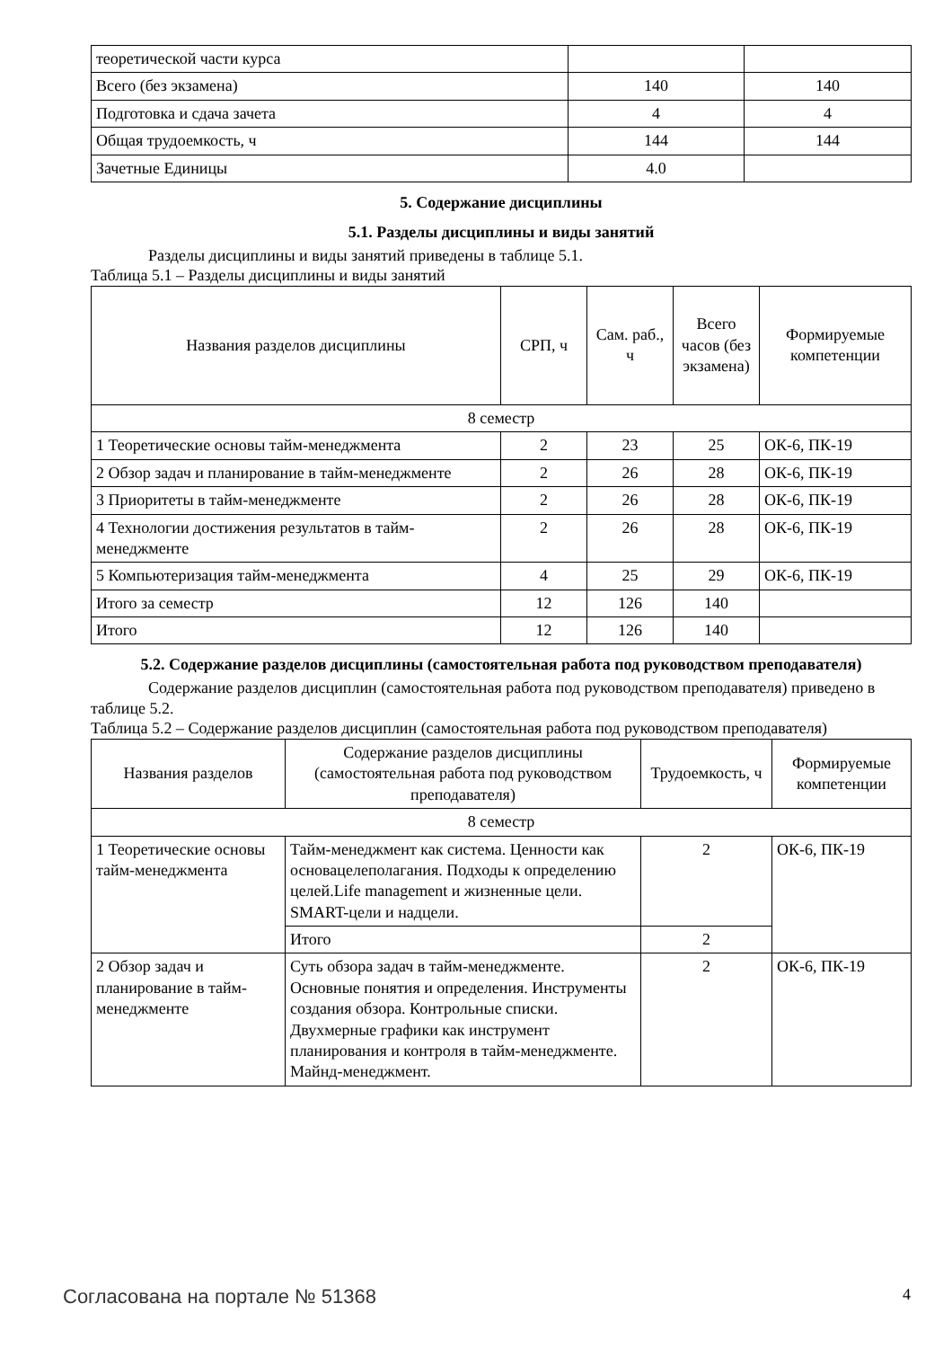| теоретической части курса | | |
| Всего (без экзамена) | 140 | 140 |
| Подготовка и сдача зачета | 4 | 4 |
| Общая трудоемкость, ч | 144 | 144 |
| Зачетные Единицы | 4.0 | |
5. Содержание дисциплины
5.1. Разделы дисциплины и виды занятий
Разделы дисциплины и виды занятий приведены в таблице 5.1.
Таблица 5.1 – Разделы дисциплины и виды занятий
| Названия разделов дисциплины | СРП, ч | Сам. раб., ч | Всего часов (без экзамена) | Формируемые компетенции |
| --- | --- | --- | --- | --- |
| 8 семестр | | | | |
| 1 Теоретические основы тайм-менеджмента | 2 | 23 | 25 | ОК-6, ПК-19 |
| 2 Обзор задач и планирование в тайм-менеджменте | 2 | 26 | 28 | ОК-6, ПК-19 |
| 3 Приоритеты в тайм-менеджменте | 2 | 26 | 28 | ОК-6, ПК-19 |
| 4 Технологии достижения результатов в тайм-менеджменте | 2 | 26 | 28 | ОК-6, ПК-19 |
| 5 Компьютеризация тайм-менеджмента | 4 | 25 | 29 | ОК-6, ПК-19 |
| Итого за семестр | 12 | 126 | 140 | |
| Итого | 12 | 126 | 140 | |
5.2. Содержание разделов дисциплины (самостоятельная работа под руководством преподавателя)
Содержание разделов дисциплин (самостоятельная работа под руководством преподавателя) приведено в таблице 5.2.
Таблица 5.2 – Содержание разделов дисциплин (самостоятельная работа под руководством преподавателя)
| Названия разделов | Содержание разделов дисциплины (самостоятельная работа под руководством преподавателя) | Трудоемкость, ч | Формируемые компетенции |
| --- | --- | --- | --- |
| 8 семестр | | | |
| 1 Теоретические основы тайм-менеджмента | Тайм-менеджмент как система. Ценности как основацелеполагания. Подходы к определению целей.Life management и жизненные цели. SMART-цели и надцели. | 2 | ОК-6, ПК-19 |
| | Итого | 2 | |
| 2 Обзор задач и планирование в тайм-менеджменте | Суть обзора задач в тайм-менеджменте. Основные понятия и определения. Инструменты создания обзора. Контрольные списки. Двухмерные графики как инструмент планирования и контроля в тайм-менеджменте. Майнд-менеджмент. | 2 | ОК-6, ПК-19 |
Согласована на портале № 51368 4